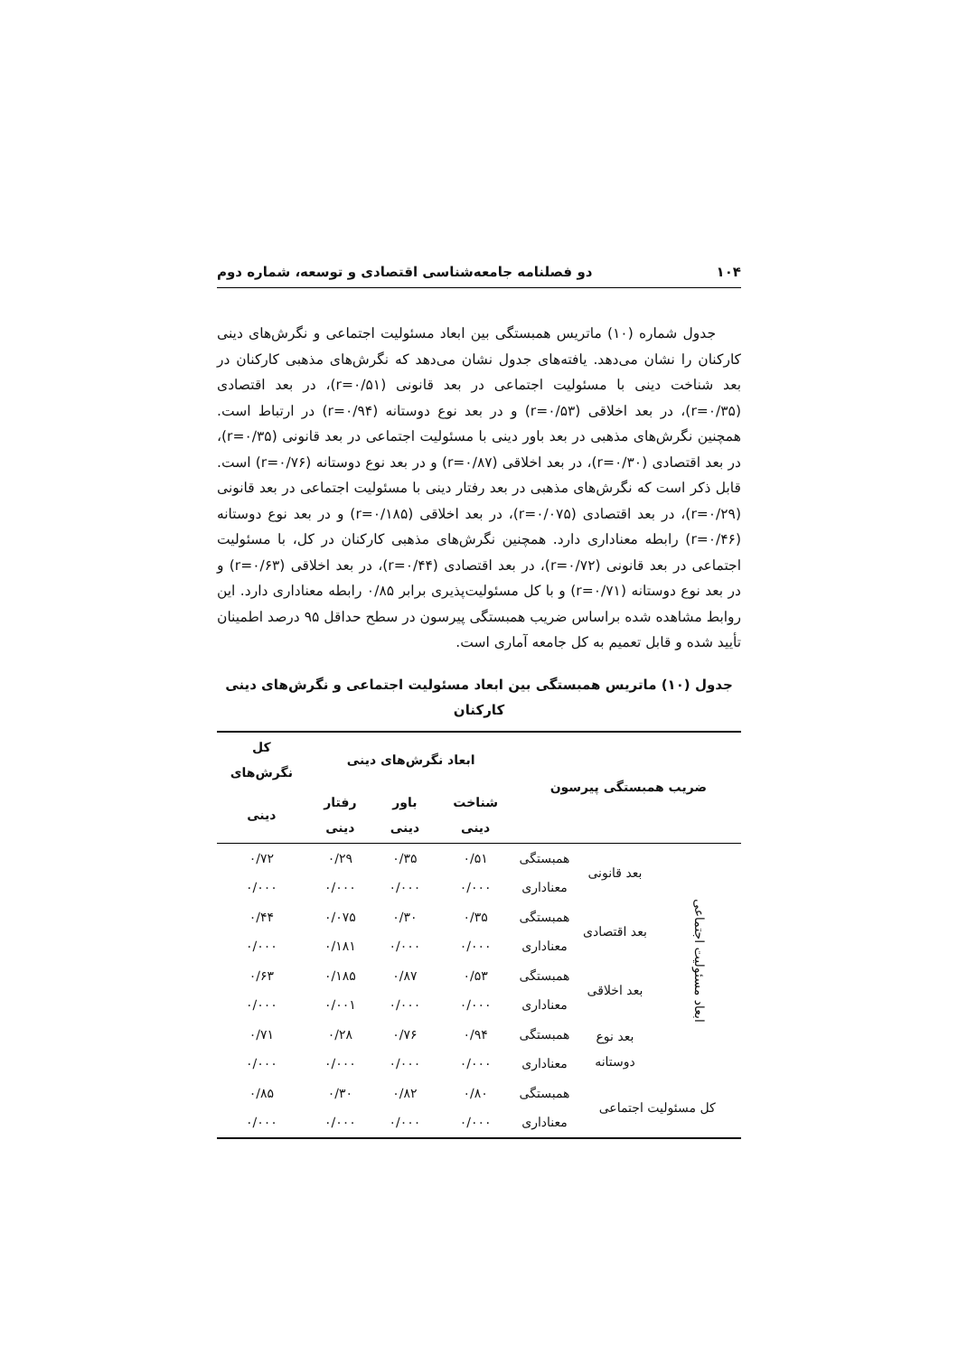۱۰۴ دو فصلنامه جامعه‌شناسی اقتصادی و توسعه، شماره دوم
جدول شماره (۱۰) ماتریس همبستگی بین ابعاد مسئولیت اجتماعی و نگرش‌های دینی کارکنان را نشان می‌دهد. یافته‌های جدول نشان می‌دهد که نگرش‌های مذهبی کارکنان در بعد شناخت دینی با مسئولیت اجتماعی در بعد قانونی (r=۰/۵۱)، در بعد اقتصادی (r=۰/۳۵)، در بعد اخلاقی (r=۰/۵۳) و در بعد نوع دوستانه (r=۰/۹۴) در ارتباط است. همچنین نگرش‌های مذهبی در بعد باور دینی با مسئولیت اجتماعی در بعد قانونی (r=۰/۳۵)، در بعد اقتصادی (r=۰/۳۰)، در بعد اخلاقی (r=۰/۸۷) و در بعد نوع دوستانه (r=۰/۷۶) است. قابل ذکر است که نگرش‌های مذهبی در بعد رفتار دینی با مسئولیت اجتماعی در بعد قانونی (r=۰/۲۹)، در بعد اقتصادی (r=۰/۰۷۵)، در بعد اخلاقی (r=۰/۱۸۵) و در بعد نوع دوستانه (r=۰/۴۶) رابطه معناداری دارد. همچنین نگرش‌های مذهبی کارکنان در کل، با مسئولیت اجتماعی در بعد قانونی (r=۰/۷۲)، در بعد اقتصادی (r=۰/۴۴)، در بعد اخلاقی (r=۰/۶۳) و در بعد نوع دوستانه (r=۰/۷۱) و با کل مسئولیت‌پذیری برابر ۰/۸۵ رابطه معناداری دارد. این روابط مشاهده شده براساس ضریب همبستگی پیرسون در سطح حداقل ۹۵ درصد اطمینان تأیید شده و قابل تعمیم به کل جامعه آماری است.
جدول (۱۰) ماتریس همبستگی بین ابعاد مسئولیت اجتماعی و نگرش‌های دینی کارکنان
| ضریب همبستگی پیرسون | | | ابعاد نگرش‌های دینی | | | کل نگرش‌های |
| --- | --- | --- | --- | --- | --- | --- |
| | | | شناخت دینی | باور دینی | رفتار دینی | دینی |
| ابعاد مسئولیت اجتماعی | بعد قانونی | همبستگی | ۰/۵۱ | ۰/۳۵ | ۰/۲۹ | ۰/۷۲ |
| | | معناداری | ۰/۰۰۰ | ۰/۰۰۰ | ۰/۰۰۰ | ۰/۰۰۰ |
| | بعد اقتصادی | همبستگی | ۰/۳۵ | ۰/۳۰ | ۰/۰۷۵ | ۰/۴۴ |
| | | معناداری | ۰/۰۰۰ | ۰/۰۰۰ | ۰/۱۸۱ | ۰/۰۰۰ |
| | بعد اخلاقی | همبستگی | ۰/۵۳ | ۰/۸۷ | ۰/۱۸۵ | ۰/۶۳ |
| | | معناداری | ۰/۰۰۰ | ۰/۰۰۰ | ۰/۰۰۱ | ۰/۰۰۰ |
| | بعد نوع دوستانه | همبستگی | ۰/۹۴ | ۰/۷۶ | ۰/۲۸ | ۰/۷۱ |
| | | معناداری | ۰/۰۰۰ | ۰/۰۰۰ | ۰/۰۰۰ | ۰/۰۰۰ |
| کل مسئولیت اجتماعی | | همبستگی | ۰/۸۰ | ۰/۸۲ | ۰/۳۰ | ۰/۸۵ |
| | | معناداری | ۰/۰۰۰ | ۰/۰۰۰ | ۰/۰۰۰ | ۰/۰۰۰ |